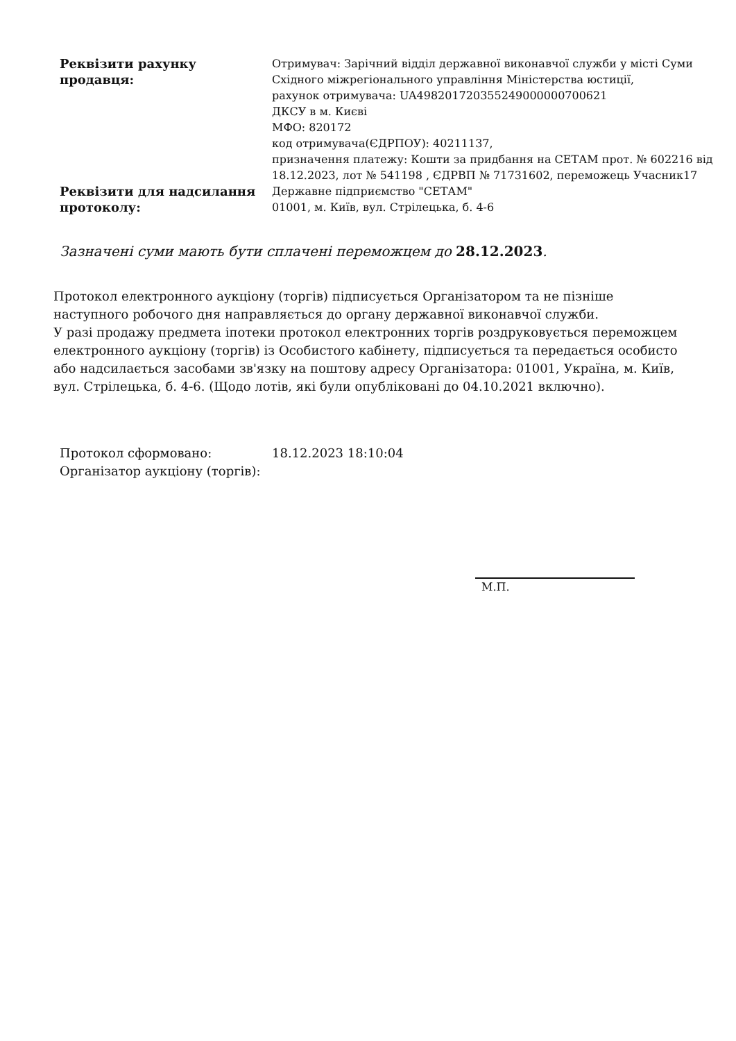| Реквізити рахунку продавця: | Отримувач: Зарічний відділ державної виконавчої служби у місті Суми Східного міжрегіонального управління Міністерства юстиції, рахунок отримувача: UA498201720355249000000700621 ДКСУ в м. Києві МФО: 820172 код отримувача(ЄДРПОУ): 40211137, призначення платежу: Кошти за придбання на СЕТАМ прот. № 602216 від 18.12.2023, лот № 541198 , ЄДРВП № 71731602, переможець Учасник17 |
| Реквізити для надсилання протоколу: | Державне підприємство "СЕТАМ" 01001, м. Київ, вул. Стрілецька, б. 4-6 |
Зазначені суми мають бути сплачені переможцем до 28.12.2023.
Протокол електронного аукціону (торгів) підписується Організатором та не пізніше наступного робочого дня направляється до органу державної виконавчої служби.
У разі продажу предмета іпотеки протокол електронних торгів роздруковується переможцем електронного аукціону (торгів) із Особистого кабінету, підписується та передається особисто або надсилається засобами зв'язку на поштову адресу Організатора: 01001, Україна, м. Київ, вул. Стрілецька, б. 4-6. (Щодо лотів, які були опубліковані до 04.10.2021 включно).
| Протокол сформовано: | 18.12.2023 18:10:04 |
| Організатор аукціону (торгів): | |
М.П.